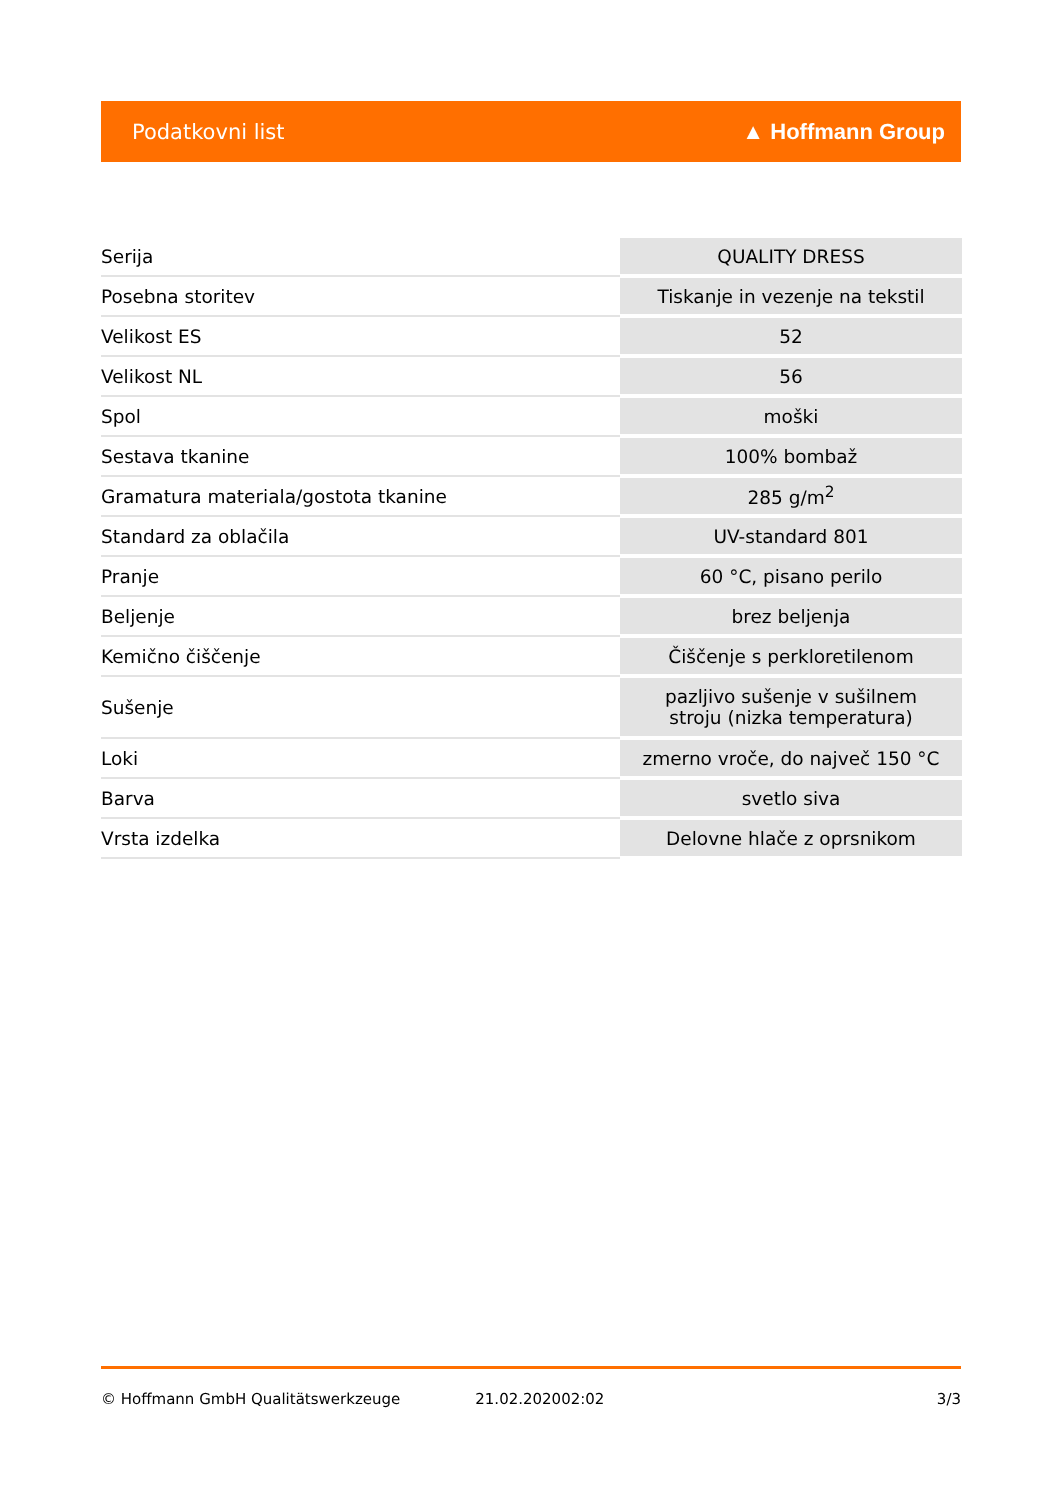Podatkovni list ▲ Hoffmann Group
| Serija | QUALITY DRESS |
| Posebna storitev | Tiskanje in vezenje na tekstil |
| Velikost ES | 52 |
| Velikost NL | 56 |
| Spol | moški |
| Sestava tkanine | 100% bombaž |
| Gramatura materiala/gostota tkanine | 285 g/m<sup>2</sup> |
| Standard za oblačila | UV-standard 801 |
| Pranje | 60 °C, pisano perilo |
| Beljenje | brez beljenja |
| Kemično čiščenje | Čiščenje s perkloretilenom |
| Sušenje | pazljivo sušenje v sušilnem stroju (nizka temperatura) |
| Loki | zmerno vroče, do največ 150 °C |
| Barva | svetlo siva |
| Vrsta izdelka | Delovne hlače z oprsnikom |
© Hoffmann GmbH Qualitätswerkzeuge 21.02.202002:02 3/3